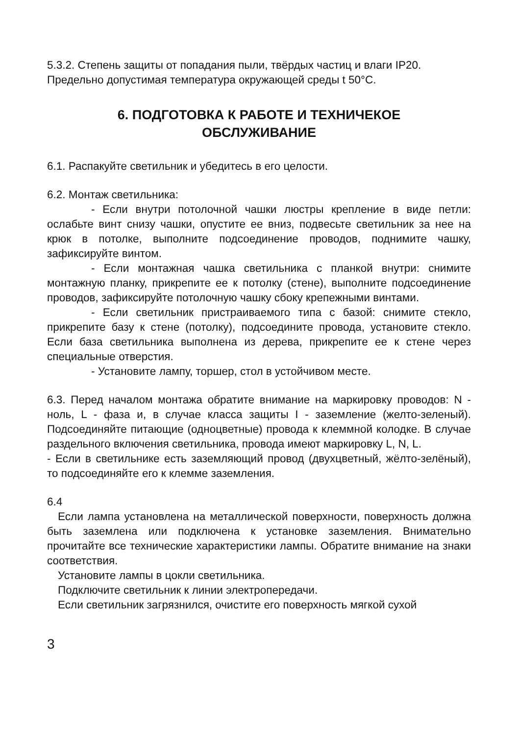5.3.2. Степень защиты от попадания пыли, твёрдых частиц и влаги IP20.
Предельно допустимая температура окружающей среды t 50°С.
6. ПОДГОТОВКА К РАБОТЕ И ТЕХНИЧЕКОЕ
ОБСЛУЖИВАНИЕ
6.1. Распакуйте светильник и убедитесь в его целости.
6.2. Монтаж светильника:
- Если внутри потолочной чашки люстры крепление в виде петли: ослабьте винт снизу чашки, опустите ее вниз, подвесьте светильник за нее на крюк в потолке, выполните подсоединение проводов, поднимите чашку, зафиксируйте винтом.
- Если монтажная чашка светильника с планкой внутри: снимите монтажную планку, прикрепите ее к потолку (стене), выполните подсоединение проводов, зафиксируйте потолочную чашку сбоку крепежными винтами.
- Если светильник пристраиваемого типа с базой: снимите стекло, прикрепите базу к стене (потолку), подсоедините провода, установите стекло. Если база светильника выполнена из дерева, прикрепите ее к стене через специальные отверстия.
- Установите лампу, торшер, стол в устойчивом месте.
6.3. Перед началом монтажа обратите внимание на маркировку проводов: N - ноль, L - фаза и, в случае класса защиты I - заземление (желто-зеленый). Подсоединяйте питающие (одноцветные) провода к клеммной колодке. В случае раздельного включения светильника, провода имеют маркировку L, N, L.
- Если в светильнике есть заземляющий провод (двухцветный, жёлто-зелёный), то подсоединяйте его к клемме заземления.
6.4
Если лампа установлена на металлической поверхности, поверхность должна быть заземлена или подключена к установке заземления. Внимательно прочитайте все технические характеристики лампы. Обратите внимание на знаки соответствия.
Установите лампы в цокли светильника.
Подключите светильник к линии электропередачи.
Если светильник загрязнился, очистите его поверхность мягкой сухой
3